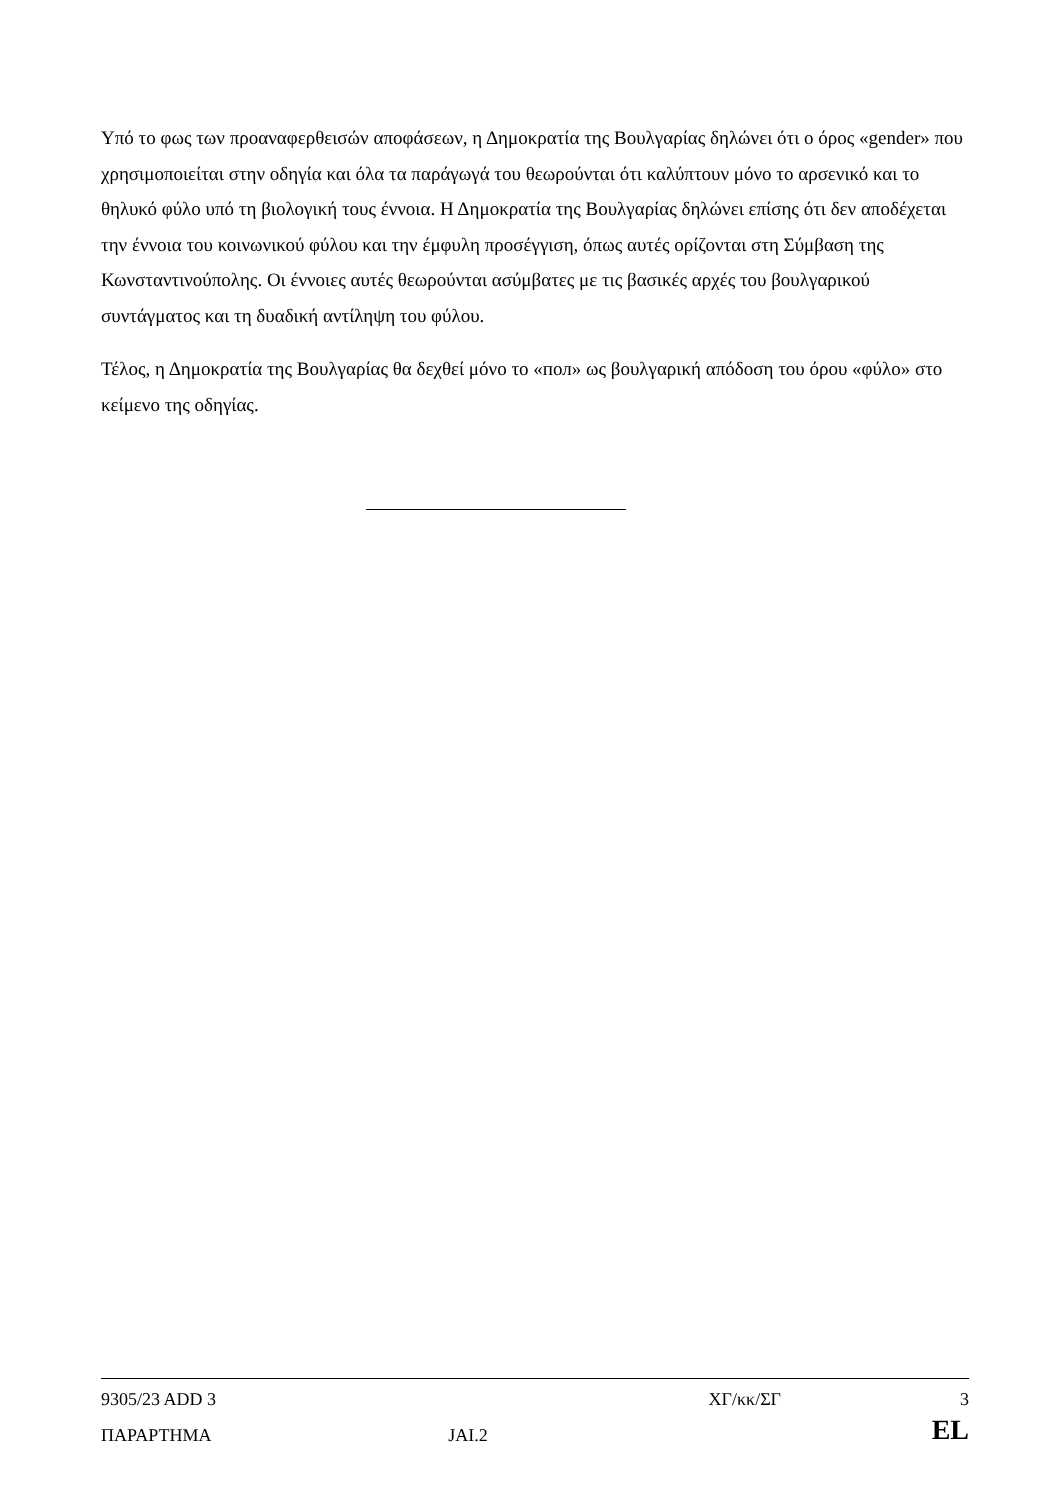Υπό το φως των προαναφερθεισών αποφάσεων, η Δημοκρατία της Βουλγαρίας δηλώνει ότι ο όρος «gender» που χρησιμοποιείται στην οδηγία και όλα τα παράγωγά του θεωρούνται ότι καλύπτουν μόνο το αρσενικό και το θηλυκό φύλο υπό τη βιολογική τους έννοια. Η Δημοκρατία της Βουλγαρίας δηλώνει επίσης ότι δεν αποδέχεται την έννοια του κοινωνικού φύλου και την έμφυλη προσέγγιση, όπως αυτές ορίζονται στη Σύμβαση της Κωνσταντινούπολης. Οι έννοιες αυτές θεωρούνται ασύμβατες με τις βασικές αρχές του βουλγαρικού συντάγματος και τη δυαδική αντίληψη του φύλου.
Τέλος, η Δημοκρατία της Βουλγαρίας θα δεχθεί μόνο το «пол» ως βουλγαρική απόδοση του όρου «φύλο» στο κείμενο της οδηγίας.
| 9305/23 ADD 3 | | ΧΓ/κκ/ΣΓ | 3 |
| ΠΑΡΑΡΤΗΜΑ | JAI.2 | | EL |